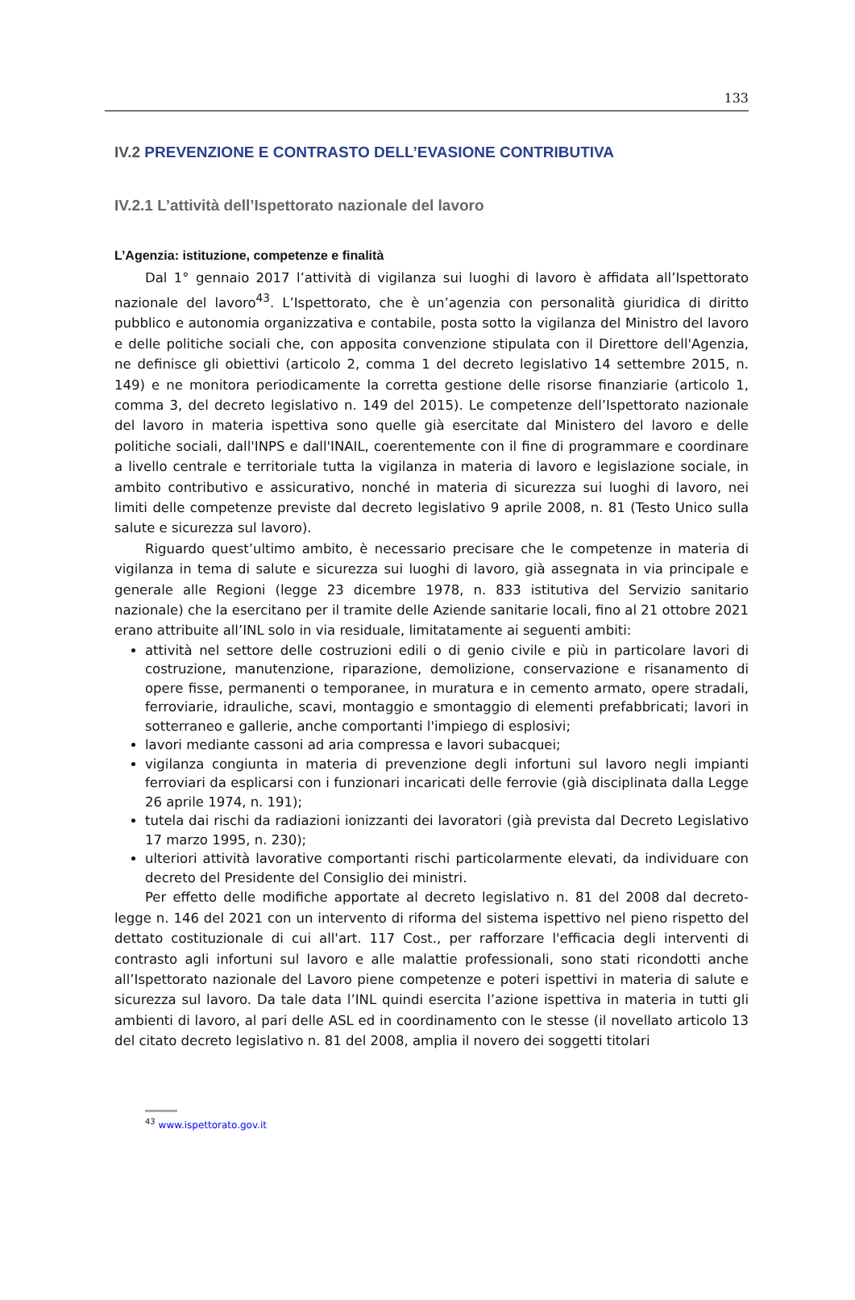133
IV.2 PREVENZIONE E CONTRASTO DELL’EVASIONE CONTRIBUTIVA
IV.2.1 L’attività dell’Ispettorato nazionale del lavoro
L’Agenzia: istituzione, competenze e finalità
Dal 1° gennaio 2017 l’attività di vigilanza sui luoghi di lavoro è affidata all’Ispettorato nazionale del lavoro<sup>43</sup>. L’Ispettorato, che è un’agenzia con personalità giuridica di diritto pubblico e autonomia organizzativa e contabile, posta sotto la vigilanza del Ministro del lavoro e delle politiche sociali che, con apposita convenzione stipulata con il Direttore dell'Agenzia, ne definisce gli obiettivi (articolo 2, comma 1 del decreto legislativo 14 settembre 2015, n. 149) e ne monitora periodicamente la corretta gestione delle risorse finanziarie (articolo 1, comma 3, del decreto legislativo n. 149 del 2015). Le competenze dell’Ispettorato nazionale del lavoro in materia ispettiva sono quelle già esercitate dal Ministero del lavoro e delle politiche sociali, dall'INPS e dall'INAIL, coerentemente con il fine di programmare e coordinare a livello centrale e territoriale tutta la vigilanza in materia di lavoro e legislazione sociale, in ambito contributivo e assicurativo, nonché in materia di sicurezza sui luoghi di lavoro, nei limiti delle competenze previste dal decreto legislativo 9 aprile 2008, n. 81 (Testo Unico sulla salute e sicurezza sul lavoro).
Riguardo quest’ultimo ambito, è necessario precisare che le competenze in materia di vigilanza in tema di salute e sicurezza sui luoghi di lavoro, già assegnata in via principale e generale alle Regioni (legge 23 dicembre 1978, n. 833 istitutiva del Servizio sanitario nazionale) che la esercitano per il tramite delle Aziende sanitarie locali, fino al 21 ottobre 2021 erano attribuite all’INL solo in via residuale, limitatamente ai seguenti ambiti:
attività nel settore delle costruzioni edili o di genio civile e più in particolare lavori di costruzione, manutenzione, riparazione, demolizione, conservazione e risanamento di opere fisse, permanenti o temporanee, in muratura e in cemento armato, opere stradali, ferroviarie, idrauliche, scavi, montaggio e smontaggio di elementi prefabbricati; lavori in sotterraneo e gallerie, anche comportanti l'impiego di esplosivi;
lavori mediante cassoni ad aria compressa e lavori subacquei;
vigilanza congiunta in materia di prevenzione degli infortuni sul lavoro negli impianti ferroviari da esplicarsi con i funzionari incaricati delle ferrovie (già disciplinata dalla Legge 26 aprile 1974, n. 191);
tutela dai rischi da radiazioni ionizzanti dei lavoratori (già prevista dal Decreto Legislativo 17 marzo 1995, n. 230);
ulteriori attività lavorative comportanti rischi particolarmente elevati, da individuare con decreto del Presidente del Consiglio dei ministri.
Per effetto delle modifiche apportate al decreto legislativo n. 81 del 2008 dal decreto-legge n. 146 del 2021 con un intervento di riforma del sistema ispettivo nel pieno rispetto del dettato costituzionale di cui all'art. 117 Cost., per rafforzare l'efficacia degli interventi di contrasto agli infortuni sul lavoro e alle malattie professionali, sono stati ricondotti anche all’Ispettorato nazionale del Lavoro piene competenze e poteri ispettivi in materia di salute e sicurezza sul lavoro. Da tale data l’INL quindi esercita l’azione ispettiva in materia in tutti gli ambienti di lavoro, al pari delle ASL ed in coordinamento con le stesse (il novellato articolo 13 del citato decreto legislativo n. 81 del 2008, amplia il novero dei soggetti titolari
<sup>43</sup> www.ispettorato.gov.it